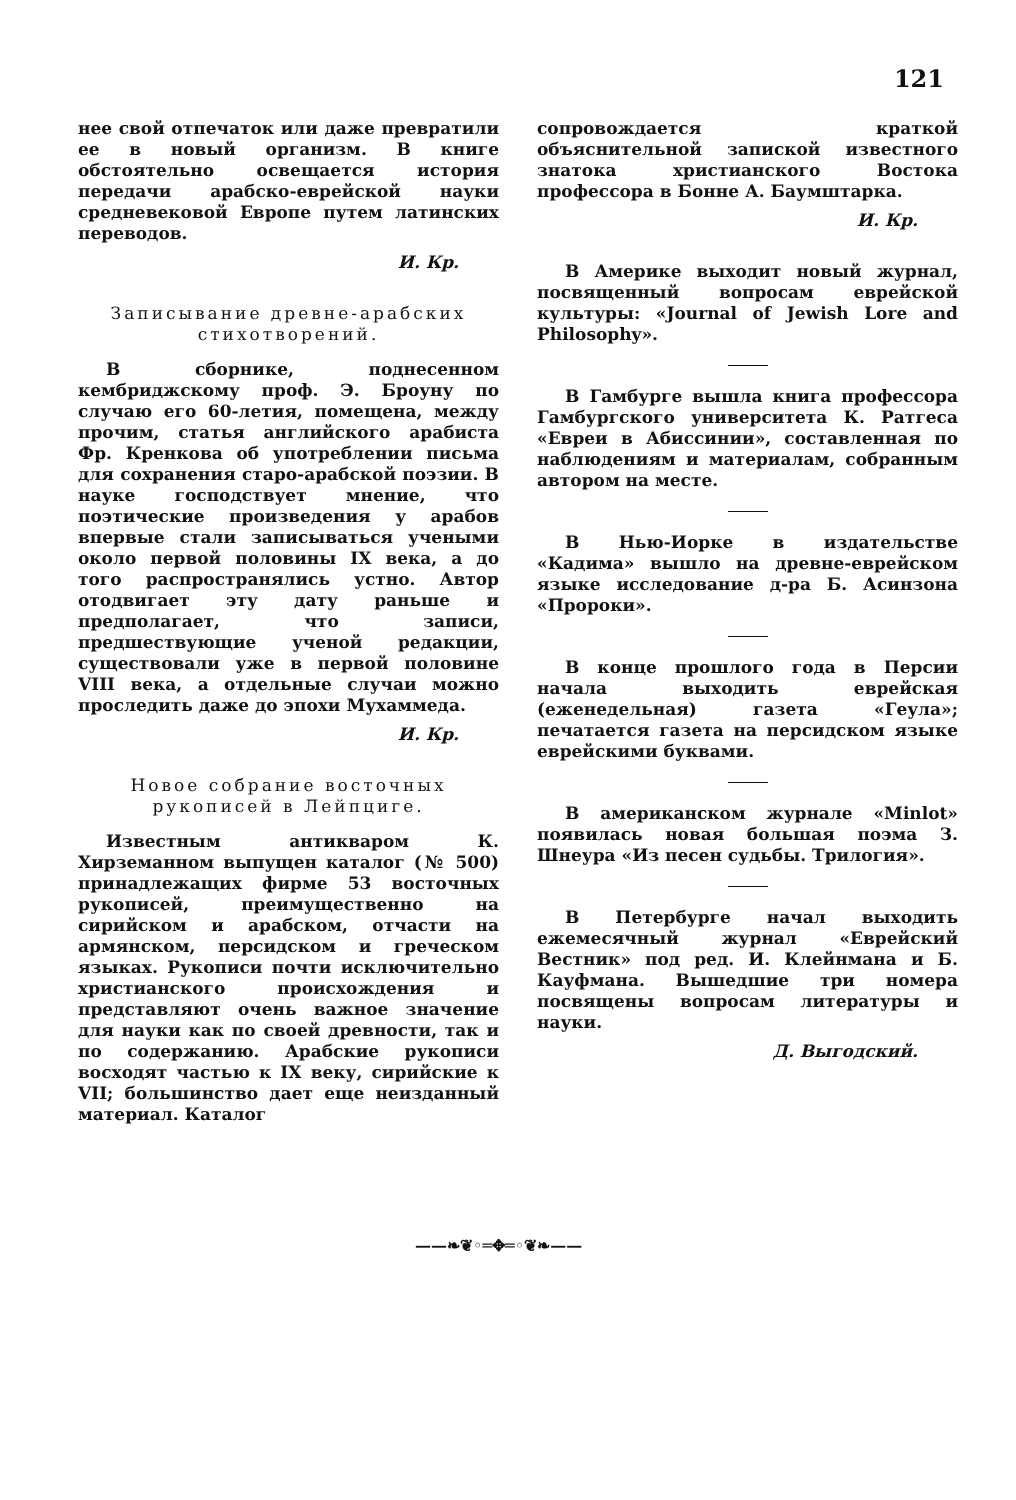121
нее свой отпечаток или даже превратили ее в новый организм. В книге обстоятельно освещается история передачи арабско-еврейской науки средневековой Европе путем латинских переводов.
И. Кр.
Записывание древне-арабских стихотворений.
В сборнике, поднесенном кембриджскому проф. Э. Броуну по случаю его 60-летия, помещена, между прочим, статья английского арабиста Фр. Кренкова об употреблении письма для сохранения старо-арабской поэзии. В науке господствует мнение, что поэтические произведения у арабов впервые стали записываться учеными около первой половины IX века, а до того распространялись устно. Автор отодвигает эту дату раньше и предполагает, что записи, предшествующие ученой редакции, существовали уже в первой половине VIII века, а отдельные случаи можно проследить даже до эпохи Мухаммеда.
И. Кр.
Новое собрание восточных рукописей в Лейпциге.
Известным антикваром К. Хирземанном выпущен каталог (№ 500) принадлежащих фирме 53 восточных рукописей, преимущественно на сирийском и арабском, отчасти на армянском, персидском и греческом языках. Рукописи почти исключительно христианского происхождения и представляют очень важное значение для науки как по своей древности, так и по содержанию. Арабские рукописи восходят частью к IX веку, сирийские к VII; большинство дает еще неизданный материал. Каталог
сопровождается краткой объяснительной запиской известного знатока христианского Востока профессора в Бонне А. Баумштарка.
И. Кр.
В Америке выходит новый журнал, посвященный вопросам еврейской культуры: «Journal of Jewish Lore and Philosophy».
В Гамбурге вышла книга профессора Гамбургского университета К. Ратгеса «Евреи в Абиссинии», составленная по наблюдениям и материалам, собранным автором на месте.
В Нью-Иорке в издательстве «Кадима» вышло на древне-еврейском языке исследование д-ра Б. Асинзона «Пророки».
В конце прошлого года в Персии начала выходить еврейская (еженедельная) газета «Геула»; печатается газета на персидском языке еврейскими буквами.
В американском журнале «Minlot» появилась новая большая поэма З. Шнеура «Из песен судьбы. Трилогия».
В Петербурге начал выходить ежемесячный журнал «Еврейский Вестник» под ред. И. Клейнмана и Б. Кауфмана. Вышедшие три номера посвящены вопросам литературы и науки.
Д. Выгодский.
——❧❦◦═✥═◦❦❧——